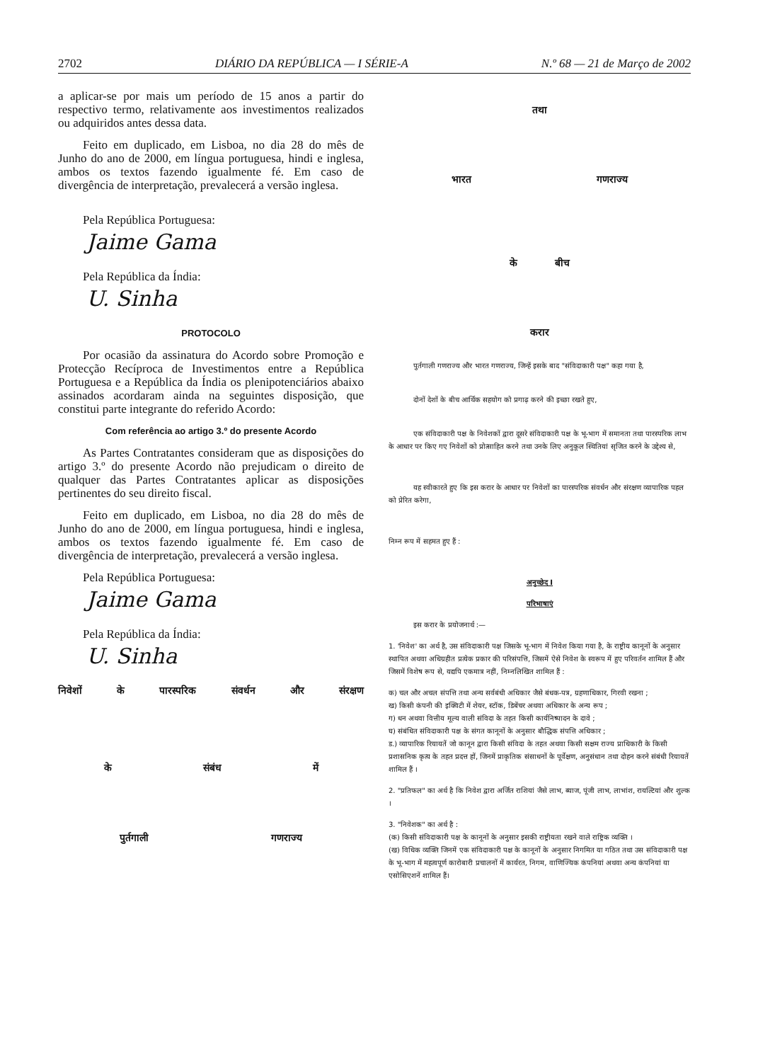2702 DIÁRIO DA REPÚBLICA — I SÉRIE-A N.º 68 — 21 de Março de 2002
a aplicar-se por mais um período de 15 anos a partir do respectivo termo, relativamente aos investimentos realizados ou adquiridos antes dessa data.
Feito em duplicado, em Lisboa, no dia 28 do mês de Junho do ano de 2000, em língua portuguesa, hindi e inglesa, ambos os textos fazendo igualmente fé. Em caso de divergência de interpretação, prevalecerá a versão inglesa.
Pela República Portuguesa:
Jaime Gama
Pela República da Índia:
U. Sinha
PROTOCOLO
Por ocasião da assinatura do Acordo sobre Promoção e Protecção Recíproca de Investimentos entre a República Portuguesa e a República da Índia os plenipotenciários abaixo assinados acordaram ainda na seguintes disposição, que constitui parte integrante do referido Acordo:
Com referência ao artigo 3.º do presente Acordo
As Partes Contratantes consideram que as disposições do artigo 3.º do presente Acordo não prejudicam o direito de qualquer das Partes Contratantes aplicar as disposições pertinentes do seu direito fiscal.
Feito em duplicado, em Lisboa, no dia 28 do mês de Junho do ano de 2000, em língua portuguesa, hindi e inglesa, ambos os textos fazendo igualmente fé. Em caso de divergência de interpretação, prevalecerá a versão inglesa.
Pela República Portuguesa:
Jaime Gama
Pela República da Índia:
U. Sinha
निवेशों के पारस्परिक संवर्धन और संरक्षण
के संबंध में
पुर्तगाली गणराज्य
तथा
भारत गणराज्य
के बीच
करार
पुर्तगाली गणराज्य और भारत गणराज्य, जिन्हें इसके बाद "संविदाकारी पक्ष" कहा गया है,
दोनों देशों के बीच आर्थिक सहयोग को प्रगाढ़ करने की इच्छा रखते हुए,
एक संविदाकारी पक्ष के निवेशकों द्वारा दूसरे संविदाकारी पक्ष के भू-भाग में समानता तथा पारस्परिक लाभ के आधार पर किए गए निवेशों को प्रोत्साहित करने तथा उनके लिए अनुकूल स्थितियां सृजित करने के उद्देश्य से,
यह स्वीकारते हुए कि इस करार के आधार पर निवेशों का पारस्परिक संवर्धन और संरक्षण व्यापारिक पहल को प्रेरित करेगा,
निम्न रूप में सहमत हुए हैं :
अनुच्छेद I
परिभाषाएं
इस करार के प्रयोजनार्थ :—
1. 'निवेश' का अर्थ है, उस संविदाकारी पक्ष जिसके भू-भाग में निवेश किया गया है, के राष्ट्रीय कानूनों के अनुसार स्थापित अथवा अधिग्रहीत प्रत्येक प्रकार की परिसंपत्ति, जिसमें ऐसे निवेश के स्वरूप में हुए परिवर्तन शामिल हैं और जिसमें विशेष रूप से, यद्यपि एकमात्र नहीं, निम्नलिखित शामिल हैं :
क) चल और अचल संपत्ति तथा अन्य सर्वबंधी अधिकार जैसे बंधक-पत्र, ग्रहणाधिकार, गिरवी रखना ;
ख) किसी कंपनी की इक्विटी में शेयर, स्टॉक, डिबेंचर अथवा अधिकार के अन्य रूप ;
ग) धन अथवा वित्तीय मूल्य वाली संविदा के तहत किसी कार्यनिष्पादन के दावे ;
घ) संबंधित संविदाकारी पक्ष के संगत कानूनों के अनुसार बौद्धिक संपत्ति अधिकार ;
ड.) व्यापारिक रियायतें जो कानून द्वारा किसी संविदा के तहत अथवा किसी सक्षम राज्य प्राधिकारी के किसी प्रशासनिक कृत्य के तहत प्रदत्त हों, जिनमें प्राकृतिक संसाधनों के पूर्वेक्षण, अनुसंधान तथा दोहन करने संबंधी रियायतें शामिल हैं ।
2. "प्रतिफल" का अर्थ है कि निवेश द्वारा अर्जित राशियां जैसे लाभ, ब्याज, पूंजी लाभ, लाभांश, रायल्टियां और शुल्क ।
3. "निवेशक" का अर्थ है :
(क) किसी संविदाकारी पक्ष के कानूनों के अनुसार इसकी राष्ट्रीयता रखने वाले राष्ट्रिक व्यक्ति ।
(ख) विधिक व्यक्ति जिनमें एक संविदाकारी पक्ष के कानूनों के अनुसार निगमित या गठित तथा उस संविदाकारी पक्ष के भू-भाग में महत्वपूर्ण कारोबारी प्रचालनों में कार्यरत, निगम, वाणिज्यिक कंपनियां अथवा अन्य कंपनियां या एसोसिएशनें शामिल हैं।